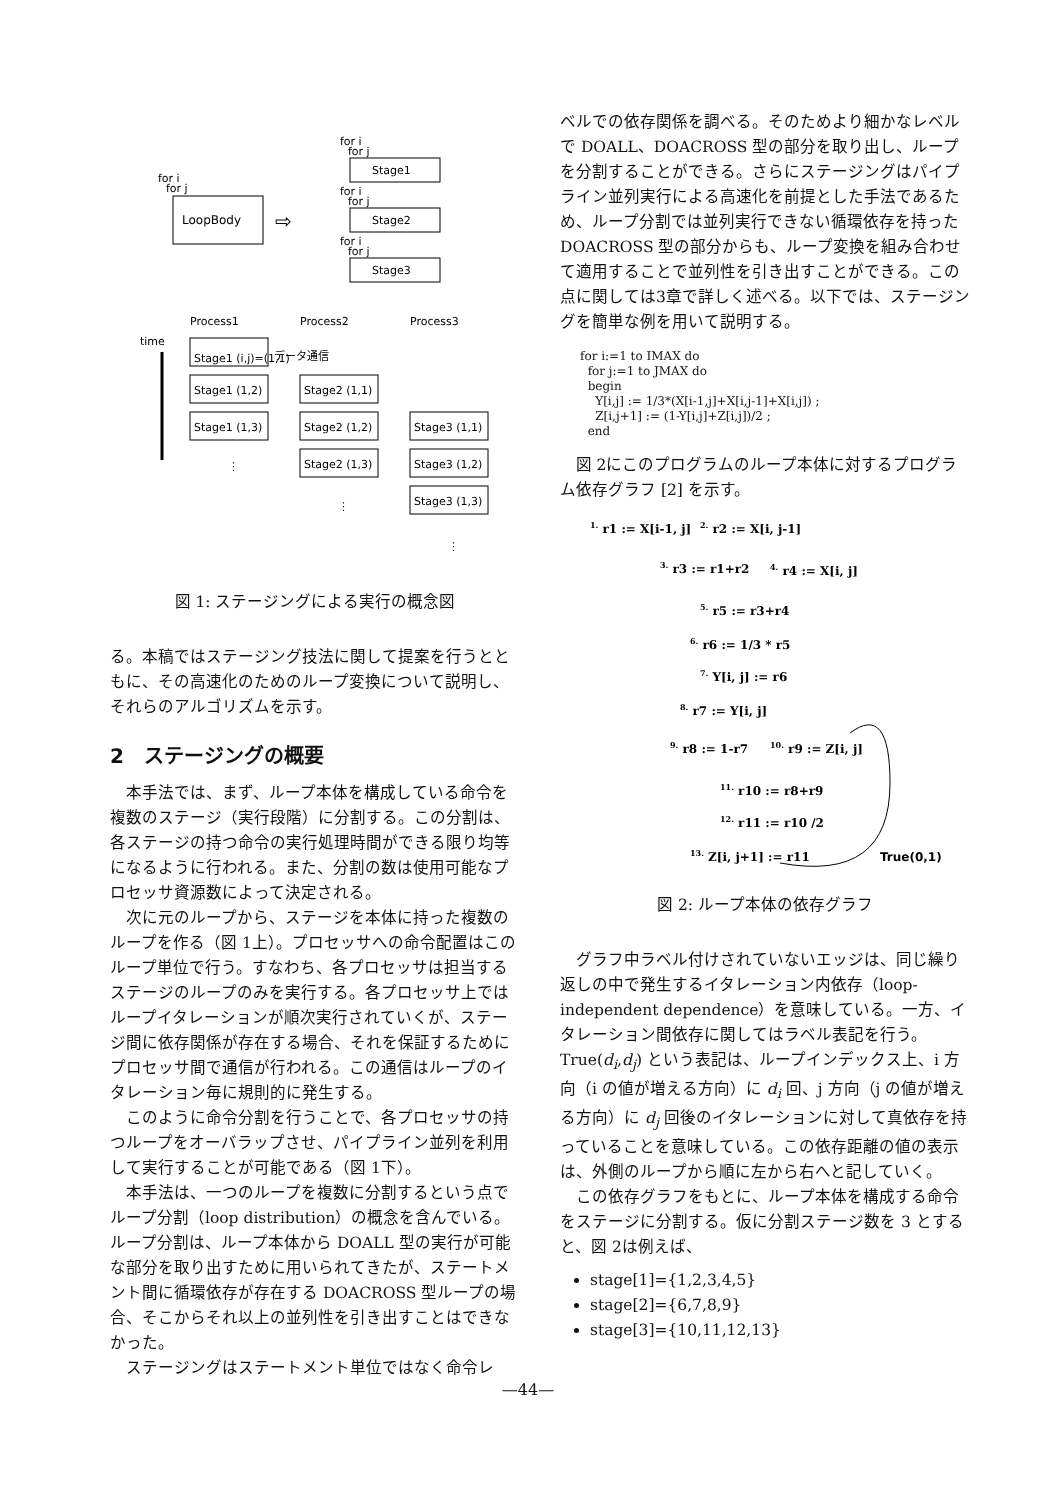for i
for j
Stage1
for i
for j
LoopBody
⇨
for i
for j
Stage2
for i
for j
Stage3
Process1
Process2
Process3
time
Stage1 (i,j)=(1,1)
データ通信
Stage1 (1,2)
Stage1 (1,3)
Stage2 (1,1)
Stage2 (1,2)
Stage2 (1,3)
Stage3 (1,1)
Stage3 (1,2)
Stage3 (1,3)
⋮
⋮
⋮
図 1: ステージングによる実行の概念図
る。本稿ではステージング技法に関して提案を行うとともに、その高速化のためのループ変換について説明し、それらのアルゴリズムを示す。
2　ステージングの概要
本手法では、まず、ループ本体を構成している命令を複数のステージ（実行段階）に分割する。この分割は、各ステージの持つ命令の実行処理時間ができる限り均等になるように行われる。また、分割の数は使用可能なプロセッサ資源数によって決定される。
次に元のループから、ステージを本体に持った複数のループを作る（図 1上）。プロセッサへの命令配置はこのループ単位で行う。すなわち、各プロセッサは担当するステージのループのみを実行する。各プロセッサ上ではループイタレーションが順次実行されていくが、ステージ間に依存関係が存在する場合、それを保証するためにプロセッサ間で通信が行われる。この通信はループのイタレーション毎に規則的に発生する。
このように命令分割を行うことで、各プロセッサの持つループをオーバラップさせ、パイプライン並列を利用して実行することが可能である（図 1下）。
本手法は、一つのループを複数に分割するという点でループ分割（loop distribution）の概念を含んでいる。ループ分割は、ループ本体から DOALL 型の実行が可能な部分を取り出すために用いられてきたが、ステートメント間に循環依存が存在する DOACROSS 型ループの場合、そこからそれ以上の並列性を引き出すことはできなかった。
ステージングはステートメント単位ではなく命令レ
ベルでの依存関係を調べる。そのためより細かなレベルで DOALL、DOACROSS 型の部分を取り出し、ループを分割することができる。さらにステージングはパイプライン並列実行による高速化を前提とした手法であるため、ループ分割では並列実行できない循環依存を持った DOACROSS 型の部分からも、ループ変換を組み合わせて適用することで並列性を引き出すことができる。この点に関しては3章で詳しく述べる。以下では、ステージングを簡単な例を用いて説明する。
for i:=1 to IMAX do
  for j:=1 to JMAX do
  begin
    Y[i,j] := 1/3*(X[i-1,j]+X[i,j-1]+X[i,j]) ;
    Z[i,j+1] := (1-Y[i,j]+Z[i,j])/2 ;
  end
図 2にこのプログラムのループ本体に対するプログラム依存グラフ [2] を示す。
1. r1 := X[i-1, j]
2. r2 := X[i, j-1]
3. r3 := r1+r2
4. r4 := X[i, j]
5. r5 := r3+r4
6. r6 := 1/3 * r5
7. Y[i, j] := r6
8. r7 := Y[i, j]
9. r8 := 1-r7
10. r9 := Z[i, j]
11. r10 := r8+r9
12. r11 := r10 /2
13. Z[i, j+1] := r11
True(0,1)
図 2: ループ本体の依存グラフ
グラフ中ラベル付けされていないエッジは、同じ繰り返しの中で発生するイタレーション内依存（loop-independent dependence）を意味している。一方、イタレーション間依存に関してはラベル表記を行う。True(d<sub>i</sub>,d<sub>j</sub>) という表記は、ループインデックス上、i 方向（i の値が増える方向）に d<sub>i</sub> 回、j 方向（j の値が増える方向）に d<sub>j</sub> 回後のイタレーションに対して真依存を持っていることを意味している。この依存距離の値の表示は、外側のループから順に左から右へと記していく。
この依存グラフをもとに、ループ本体を構成する命令をステージに分割する。仮に分割ステージ数を 3 とすると、図 2は例えば、
stage[1]={1,2,3,4,5}
stage[2]={6,7,8,9}
stage[3]={10,11,12,13}
—44—